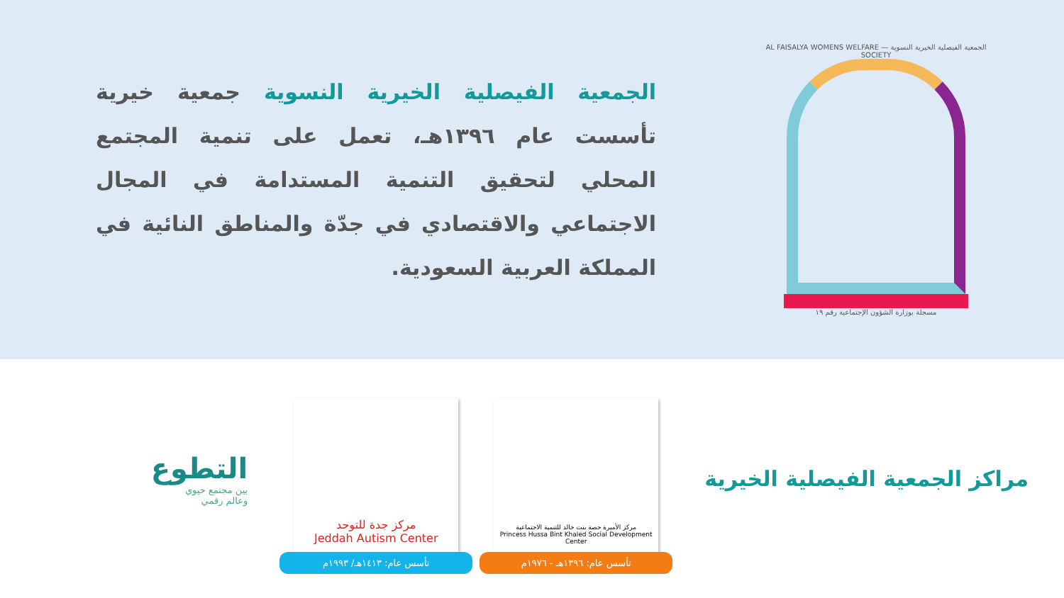الجمعية الفيصلية الخيرية النسوية — AL FAISALYA WOMENS WELFARE SOCIETY
مسجلة بوزارة الشؤون الإجتماعية رقم ١٩
الجمعية الفيصلية الخيرية النسوية جمعية خيرية تأسست عام ١٣٩٦هـ، تعمل على تنمية المجتمع المحلي لتحقيق التنمية المستدامة في المجال الاجتماعي والاقتصادي في جدّة والمناطق النائية في المملكة العربية السعودية.
مراكز الجمعية الفيصلية الخيرية
مركز الأميرة حصة بنت خالد للتنمية الاجتماعية
Princess Hussa Bint Khaled Social Development Center
تأسس عام: ١٣٩٦هـ - ١٩٧٦م
مركز جدة للتوحد
Jeddah Autism Center
تأسس عام: ١٤١٣هـ/ ١٩٩٣م
التطوع
بين مجتمع حيوي
وعالم رقمي